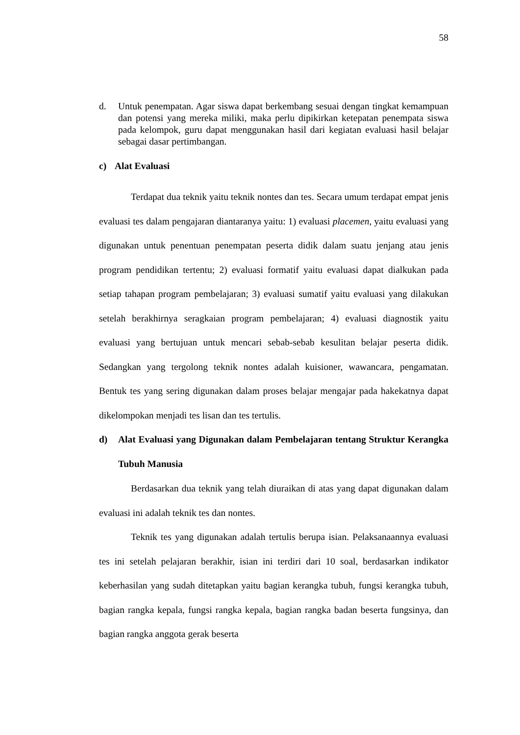58
d. Untuk penempatan. Agar siswa dapat berkembang sesuai dengan tingkat kemampuan dan potensi yang mereka miliki, maka perlu dipikirkan ketepatan penempata siswa pada kelompok, guru dapat menggunakan hasil dari kegiatan evaluasi hasil belajar sebagai dasar pertimbangan.
c) Alat Evaluasi
Terdapat dua teknik yaitu teknik nontes dan tes. Secara umum terdapat empat jenis evaluasi tes dalam pengajaran diantaranya yaitu: 1) evaluasi placemen, yaitu evaluasi yang digunakan untuk penentuan penempatan peserta didik dalam suatu jenjang atau jenis program pendidikan tertentu; 2) evaluasi formatif yaitu evaluasi dapat dialkukan pada setiap tahapan program pembelajaran; 3) evaluasi sumatif yaitu evaluasi yang dilakukan setelah berakhirnya seragkaian program pembelajaran; 4) evaluasi diagnostik yaitu evaluasi yang bertujuan untuk mencari sebab-sebab kesulitan belajar peserta didik. Sedangkan yang tergolong teknik nontes adalah kuisioner, wawancara, pengamatan. Bentuk tes yang sering digunakan dalam proses belajar mengajar pada hakekatnya dapat dikelompokan menjadi tes lisan dan tes tertulis.
d) Alat Evaluasi yang Digunakan dalam Pembelajaran tentang Struktur Kerangka Tubuh Manusia
Berdasarkan dua teknik yang telah diuraikan di atas yang dapat digunakan dalam evaluasi ini adalah teknik tes dan nontes.
Teknik tes yang digunakan adalah tertulis berupa isian. Pelaksanaannya evaluasi tes ini setelah pelajaran berakhir, isian ini terdiri dari 10 soal, berdasarkan indikator keberhasilan yang sudah ditetapkan yaitu bagian kerangka tubuh, fungsi kerangka tubuh, bagian rangka kepala, fungsi rangka kepala, bagian rangka badan beserta fungsinya, dan bagian rangka anggota gerak beserta